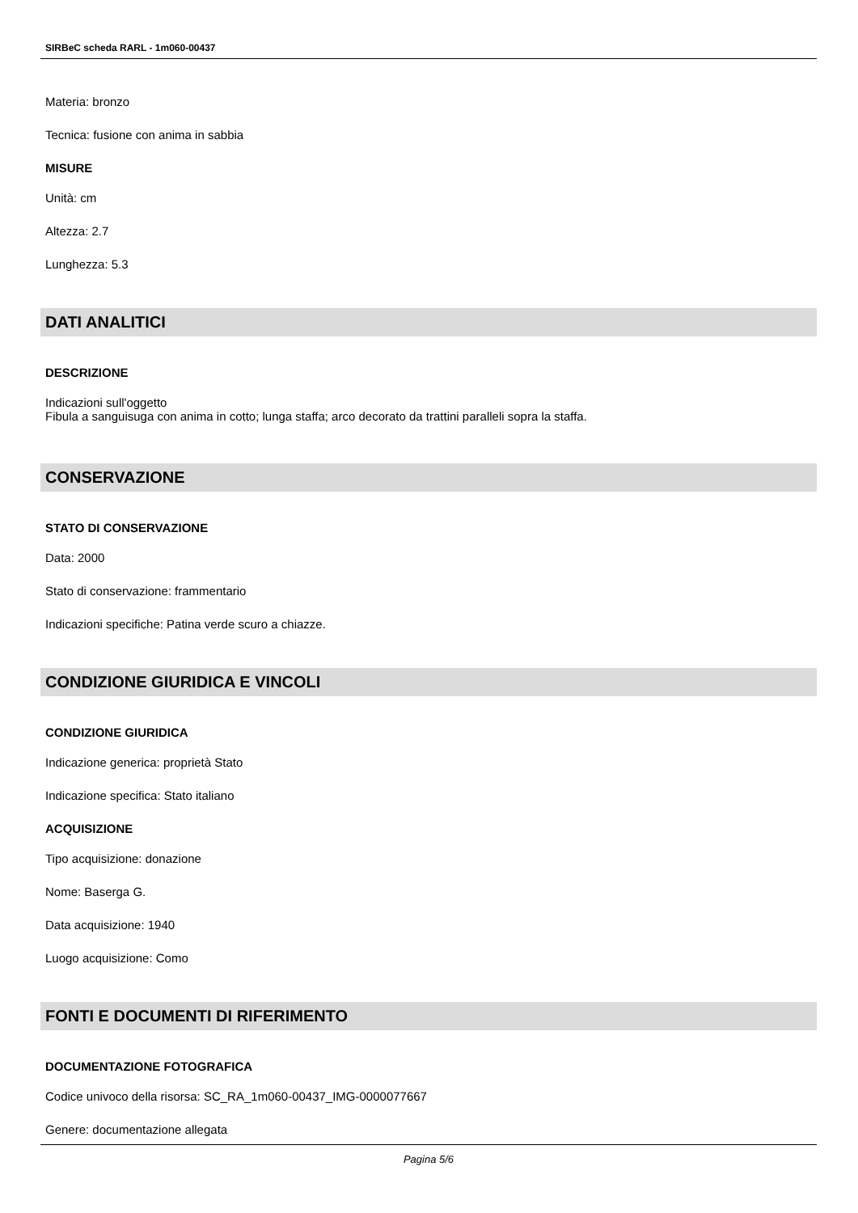SIRBeC scheda RARL - 1m060-00437
Materia: bronzo
Tecnica: fusione con anima in sabbia
MISURE
Unità: cm
Altezza: 2.7
Lunghezza: 5.3
DATI ANALITICI
DESCRIZIONE
Indicazioni sull'oggetto
Fibula a sanguisuga con anima in cotto; lunga staffa; arco decorato da trattini paralleli sopra la staffa.
CONSERVAZIONE
STATO DI CONSERVAZIONE
Data: 2000
Stato di conservazione: frammentario
Indicazioni specifiche: Patina verde scuro a chiazze.
CONDIZIONE GIURIDICA E VINCOLI
CONDIZIONE GIURIDICA
Indicazione generica: proprietà Stato
Indicazione specifica: Stato italiano
ACQUISIZIONE
Tipo acquisizione: donazione
Nome: Baserga G.
Data acquisizione: 1940
Luogo acquisizione: Como
FONTI E DOCUMENTI DI RIFERIMENTO
DOCUMENTAZIONE FOTOGRAFICA
Codice univoco della risorsa: SC_RA_1m060-00437_IMG-0000077667
Genere: documentazione allegata
Pagina 5/6